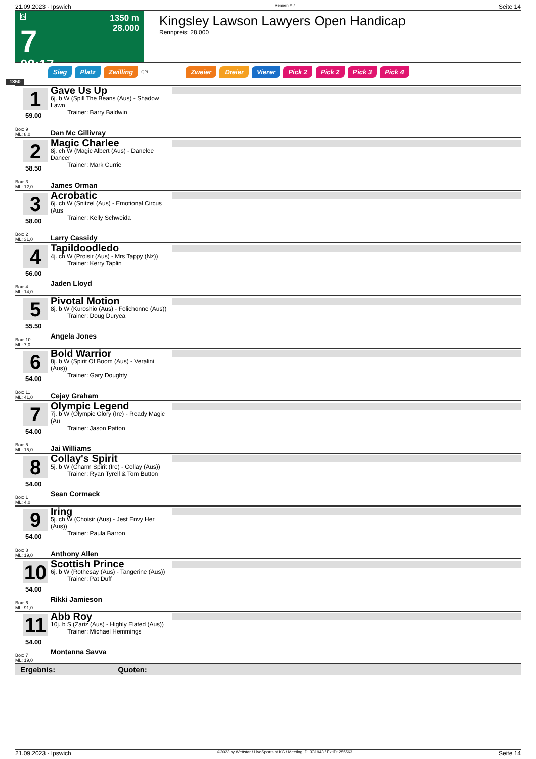21.09.2023 - Ipswich Rennen # 7 Seite 14
G
7
08:17
1350 m
28.000
Kingsley Lawson Lawyers Open Handicap
Rennpreis: 28.000
Sieg Platz Zwilling QPL Zweier Dreier Vierer Pick 2 Pick 2 Pick 3 Pick 4
1350
1
59.00
Box: 9
ML: 8,0
Gave Us Up
6j. b W (Spill The Beans (Aus) - Shadow Lawn
Trainer: Barry Baldwin
Dan Mc Gillivray
2
58.50
Box: 3
ML: 12,0
Magic Charlee
8j. ch W (Magic Albert (Aus) - Danelee Dancer
Trainer: Mark Currie
James Orman
3
58.00
Box: 2
ML: 31,0
Acrobatic
6j. ch W (Snitzel (Aus) - Emotional Circus (Aus
Trainer: Kelly Schweida
Larry Cassidy
4
56.00
Box: 4
ML: 14,0
Tapildoodledo
4j. ch W (Proisir (Aus) - Mrs Tappy (Nz))
Trainer: Kerry Taplin
Jaden Lloyd
5
55.50
Box: 10
ML: 7,0
Pivotal Motion
8j. b W (Kuroshio (Aus) - Folichonne (Aus))
Trainer: Doug Duryea
Angela Jones
6
54.00
Box: 11
ML: 41,0
Bold Warrior
8j. b W (Spirit Of Boom (Aus) - Veralini (Aus))
Trainer: Gary Doughty
Cejay Graham
7
54.00
Box: 5
ML: 15,0
Olympic Legend
7j. b W (Olympic Glory (Ire) - Ready Magic (Au
Trainer: Jason Patton
Jai Williams
8
54.00
Box: 1
ML: 4,0
Collay's Spirit
5j. b W (Charm Spirit (Ire) - Collay (Aus))
Trainer: Ryan Tyrell & Tom Button
Sean Cormack
9
54.00
Box: 8
ML: 19,0
Iring
5j. ch W (Choisir (Aus) - Jest Envy Her (Aus))
Trainer: Paula Barron
Anthony Allen
10
54.00
Box: 6
ML: 91,0
Scottish Prince
6j. b W (Rothesay (Aus) - Tangerine (Aus))
Trainer: Pat Duff
Rikki Jamieson
11
54.00
Box: 7
ML: 19,0
Abb Roy
10j. b S (Zariz (Aus) - Highly Elated (Aus))
Trainer: Michael Hemmings
Montanna Savva
Ergebnis: Quoten:
21.09.2023 - Ipswich ©2023 by Wettstar / LiveSports.at KG / Meeting ID: 331943 / ExtID: 255563 Seite 14